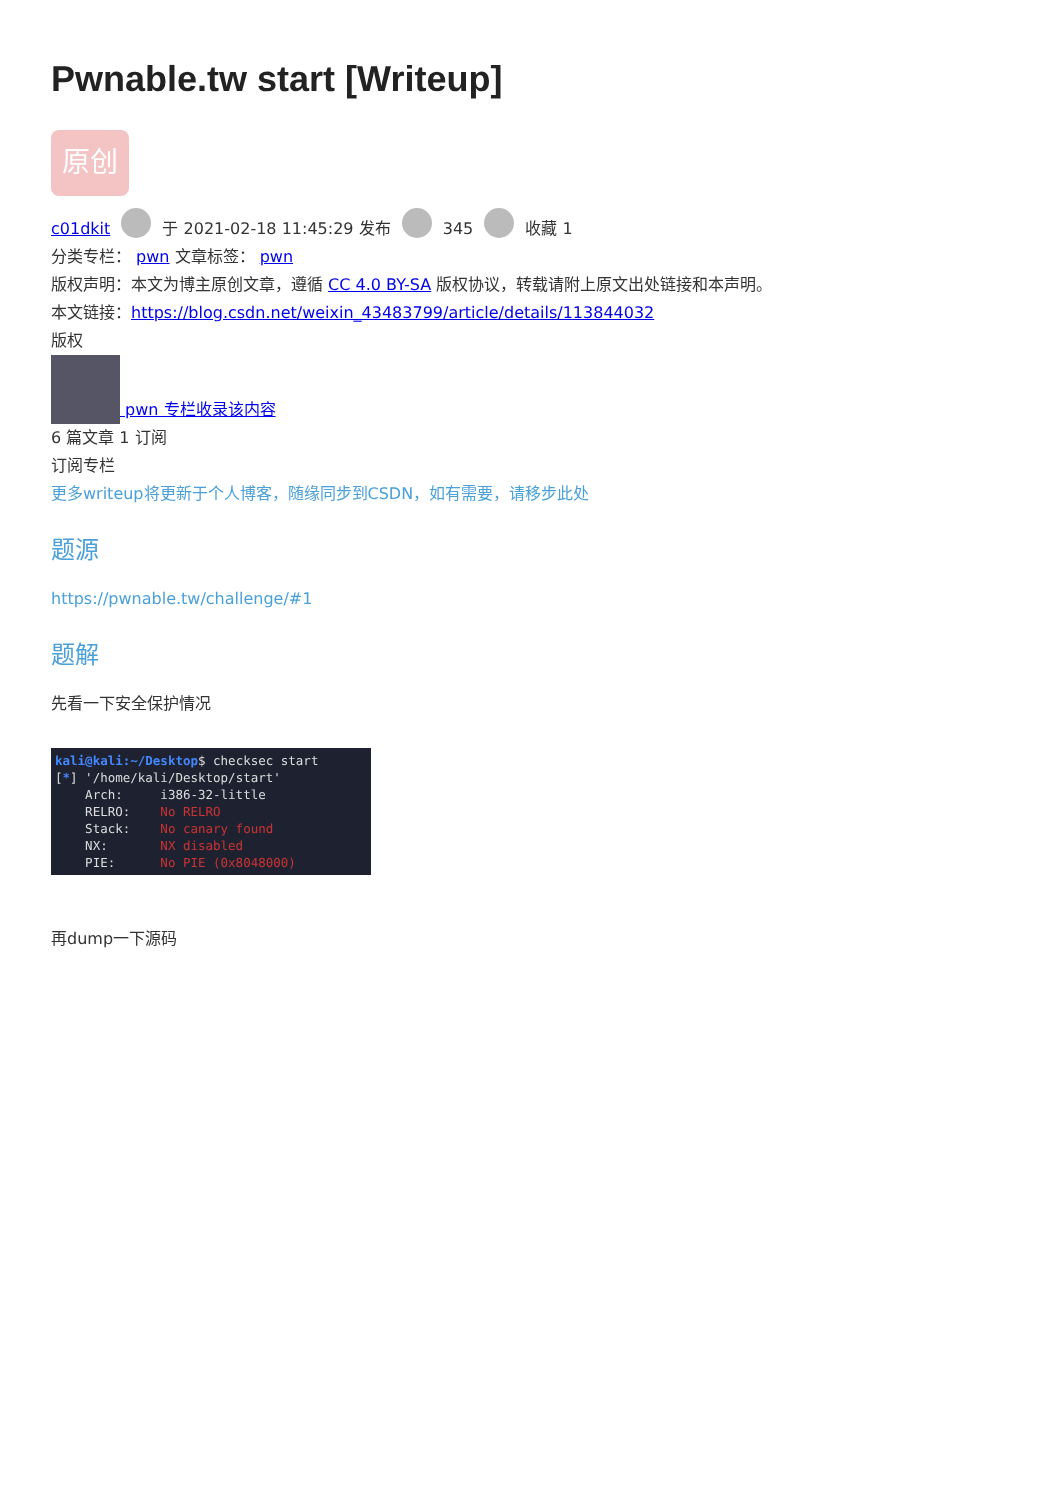Pwnable.tw start [Writeup]
原创
c01dkit 于 2021-02-18 11:45:29 发布 345 收藏 1
分类专栏： pwn 文章标签： pwn
版权声明：本文为博主原创文章，遵循 CC 4.0 BY-SA 版权协议，转载请附上原文出处链接和本声明。
本文链接：https://blog.csdn.net/weixin_43483799/article/details/113844032
版权
pwn 专栏收录该内容
6 篇文章 1 订阅
订阅专栏
更多writeup将更新于个人博客，随缘同步到CSDN，如有需要，请移步此处
题源
https://pwnable.tw/challenge/#1
题解
先看一下安全保护情况
kali@kali:~/Desktop$ checksec start [*] '/home/kali/Desktop/start' Arch: i386-32-little RELRO: No RELRO Stack: No canary found NX: NX disabled PIE: No PIE (0x8048000)
再dump一下源码